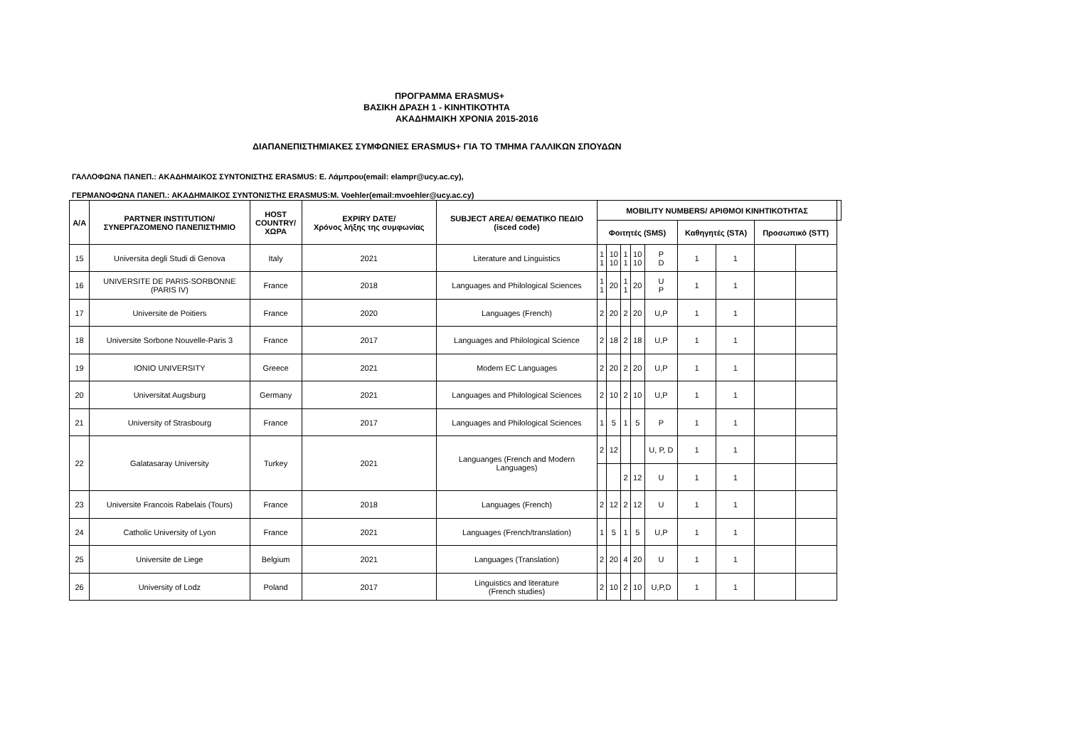ΠΡΟΓΡΑΜΜΑ ERASMUS+
ΒΑΣΙΚΗ ΔΡΑΣΗ 1 - ΚΙΝΗΤΙΚΟΤΗΤΑ
ΑΚΑΔΗΜΑΙΚΗ ΧΡΟΝΙΑ 2015-2016
ΔΙΑΠΑΝΕΠΙΣΤΗΜΙΑΚΕΣ ΣΥΜΦΩΝΙΕΣ ERASMUS+ ΓΙΑ ΤΟ ΤΜΗΜΑ ΓΑΛΛΙΚΩΝ ΣΠΟΥΔΩΝ
ΓΑΛΛΟΦΩΝΑ ΠΑΝΕΠ.: ΑΚΑΔΗΜΑΙΚΟΣ ΣΥΝΤΟΝΙΣΤΗΣ ERASMUS: Ε. Λάμπρου(email: elampr@ucy.ac.cy),
ΓΕΡΜΑΝΟΦΩΝΑ ΠΑΝΕΠ.: ΑΚΑΔΗΜΑΙΚΟΣ ΣΥΝΤΟΝΙΣΤΗΣ ERASMUS:M. Voehler(email:mvoehler@ucy.ac.cy)
| Α/Α | PARTNER INSTITUTION/ ΣΥΝΕΡΓΑΖΟΜΕΝΟ ΠΑΝΕΠΙΣΤΗΜΙΟ | HOST COUNTRY/ ΧΩΡΑ | EXPIRY DATE/ Χρόνος λήξης της συμφωνίας | SUBJECT AREA/ ΘΕΜΑΤΙΚΟ ΠΕΔΙΟ (isced code) | MOBILITY NUMBERS/ ΑΡΙΘΜΟΙ ΚΙΝΗΤΙΚΟΤΗΤΑΣ | | | | | | | | | |
| --- | --- | --- | --- | --- | --- | --- | --- | --- | --- | --- | --- | --- | --- | --- |
| | | | | | Φοιτητές (SMS) | | | | | Καθηγητές (STA) | | Προσωπικό (STT) | | |
| 15 | Universita degli Studi di Genova | Italy | 2021 | Literature and Linguistics | 1 1 | 10 10 | 1 1 | 10 10 | P D | 1 | 1 | | | |
| 16 | UNIVERSITE DE PARIS-SORBONNE (PARIS IV) | France | 2018 | Languages and Philological Sciences | 1 1 | 20 | 1 1 | 20 | U P | 1 | 1 | | | |
| 17 | Universite de Poitiers | France | 2020 | Languages (French) | 2 | 20 | 2 | 20 | U,P | 1 | 1 | | | |
| 18 | Universite Sorbone Nouvelle-Paris 3 | France | 2017 | Languages and Philological Science | 2 | 18 | 2 | 18 | U,P | 1 | 1 | | | |
| 19 | IONIO UNIVERSITY | Greece | 2021 | Modern EC Languages | 2 | 20 | 2 | 20 | U,P | 1 | 1 | | | |
| 20 | Universitat Augsburg | Germany | 2021 | Languages and Philological Sciences | 2 | 10 | 2 | 10 | U,P | 1 | 1 | | | |
| 21 | University of Strasbourg | France | 2017 | Languages and Philological Sciences | 1 | 5 | 1 | 5 | P | 1 | 1 | | | |
| 22 | Galatasaray University | Turkey | 2021 | Languanges (French and Modern Languages) | 2 | 12 | | | U, P, D | 1 | 1 | | | |
| | | | | | | | 2 | 12 | U | 1 | 1 | | | |
| 23 | Universite Francois Rabelais (Tours) | France | 2018 | Languages (French) | 2 | 12 | 2 | 12 | U | 1 | 1 | | | |
| 24 | Catholic University of Lyon | France | 2021 | Languages (French/translation) | 1 | 5 | 1 | 5 | U,P | 1 | 1 | | | |
| 25 | Universite de Liege | Belgium | 2021 | Languages (Translation) | 2 | 20 | 4 | 20 | U | 1 | 1 | | | |
| 26 | University of Lodz | Poland | 2017 | Linguistics and literature (French studies) | 2 | 10 | 2 | 10 | U,P,D | 1 | 1 | | | |